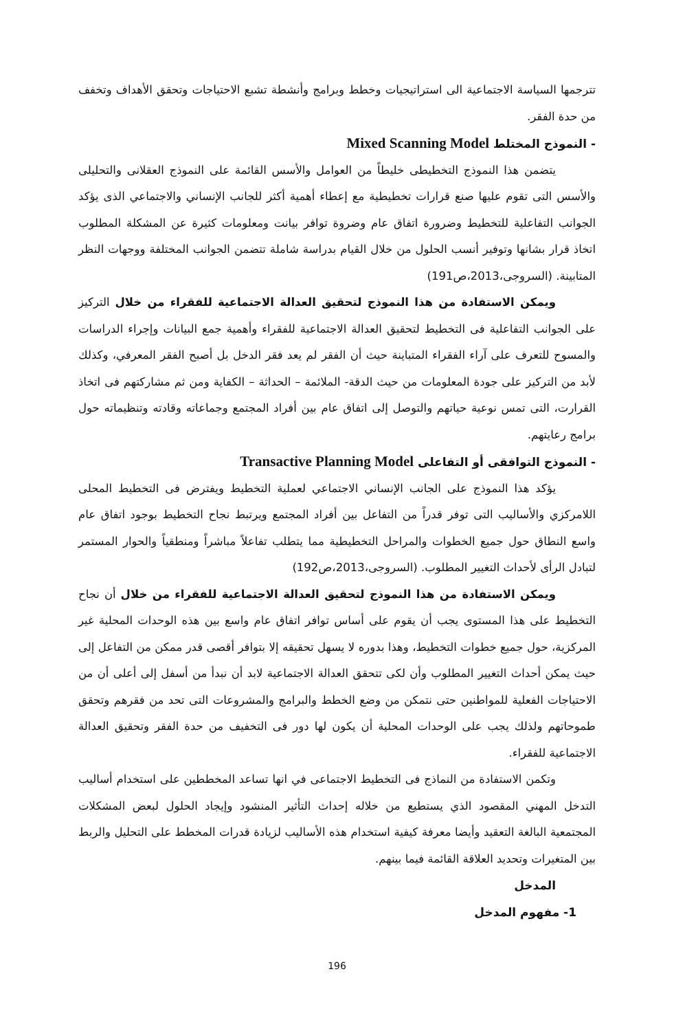تترجمها السياسة الاجتماعية الى استراتيجيات وخطط وبرامج وأنشطة تشبع الاحتياجات وتحقق الأهداف وتخفف من حدة الفقر.
- النموذج المختلط Mixed Scanning Model
يتضمن هذا النموذج التخطيطى خليطاً من العوامل والأسس القائمة على النموذج العقلانى والتحليلى والأسس التى تقوم عليها صنع قرارات تخطيطية مع إعطاء أهمية أكثر للجانب الإنساني والاجتماعي الذى يؤكد الجوانب التفاعلية للتخطيط وضرورة اتفاق عام وضروة توافر بيانت ومعلومات كثيرة عن المشكلة المطلوب اتخاذ قرار بشانها وتوفير أنسب الحلول من خلال القيام بدراسة شاملة تتضمن الجوانب المختلفة ووجهات النظر المتابينة. (السروجى،2013،ص191)
ويمكن الاستفادة من هذا النموذج لتحقيق العدالة الاجتماعية للفقراء من خلال التركيز على الجوانب التفاعلية فى التخطيط لتحقيق العدالة الاجتماعية للفقراء وأهمية جمع البيانات وإجراء الدراسات والمسوح للتعرف على آراء الفقراء المتباينة حيث أن الفقر لم يعد فقر الدخل بل أصبح الفقر المعرفي، وكذلك لأبد من التركيز على جودة المعلومات من حيث الدقة- الملائمة – الحداثة – الكفاية ومن ثم مشاركتهم فى اتخاذ القرارت، التى تمس نوعية حياتهم والتوصل إلى اتفاق عام بين أفراد المجتمع وجماعاته وقادته وتنظيماته حول برامج رعايتهم.
- النموذج التوافقى أو التفاعلى Transactive Planning Model
يؤكد هذا النموذج على الجانب الإنساني الاجتماعي لعملية التخطيط ويفترض فى التخطيط المحلى اللامركزي والأساليب التى توفر قدراً من التفاعل بين أفراد المجتمع ويرتبط نجاح التخطيط بوجود اتفاق عام واسع النطاق حول جميع الخطوات والمراحل التخطيطية مما يتطلب تفاعلاً مباشراً ومنطقياً والحوار المستمر لتبادل الرأى لأحداث التغيير المطلوب. (السروجى،2013،ص192)
ويمكن الاستفادة من هذا النموذج لتحقيق العدالة الاجتماعية للفقراء من خلال أن نجاح التخطيط على هذا المستوى يجب أن يقوم على أساس توافر اتفاق عام واسع بين هذه الوحدات المحلية غير المركزية، حول جميع خطوات التخطيط، وهذا بدوره لا يسهل تحقيقه إلا بتوافر أقصى قدر ممكن من التفاعل إلى حيث يمكن أحداث التغيير المطلوب وأن لكى تتحقق العدالة الاجتماعية لابد أن نبدأ من أسفل إلى أعلى أن من الاحتياجات الفعلية للمواطنين حتى نتمكن من وضع الخطط والبرامج والمشروعات التى تحد من فقرهم وتحقق طموحاتهم ولذلك يجب على الوحدات المحلية أن يكون لها دور فى التخفيف من حدة الفقر وتحقيق العدالة الاجتماعية للفقراء.
وتكمن الاستفادة من النماذج فى التخطيط الاجتماعى في انها تساعد المخططين على استخدام أساليب التدخل المهني المقصود الذي يستطيع من خلاله إحداث التأثير المنشود وإيجاد الحلول لبعض المشكلات المجتمعية البالغة التعقيد وأيضا معرفة كيفية استخدام هذه الأساليب لزيادة قدرات المخطط على التحليل والربط بين المتغيرات وتحديد العلاقة القائمة فيما بينهم.
المدخل
1- مفهوم المدخل
196